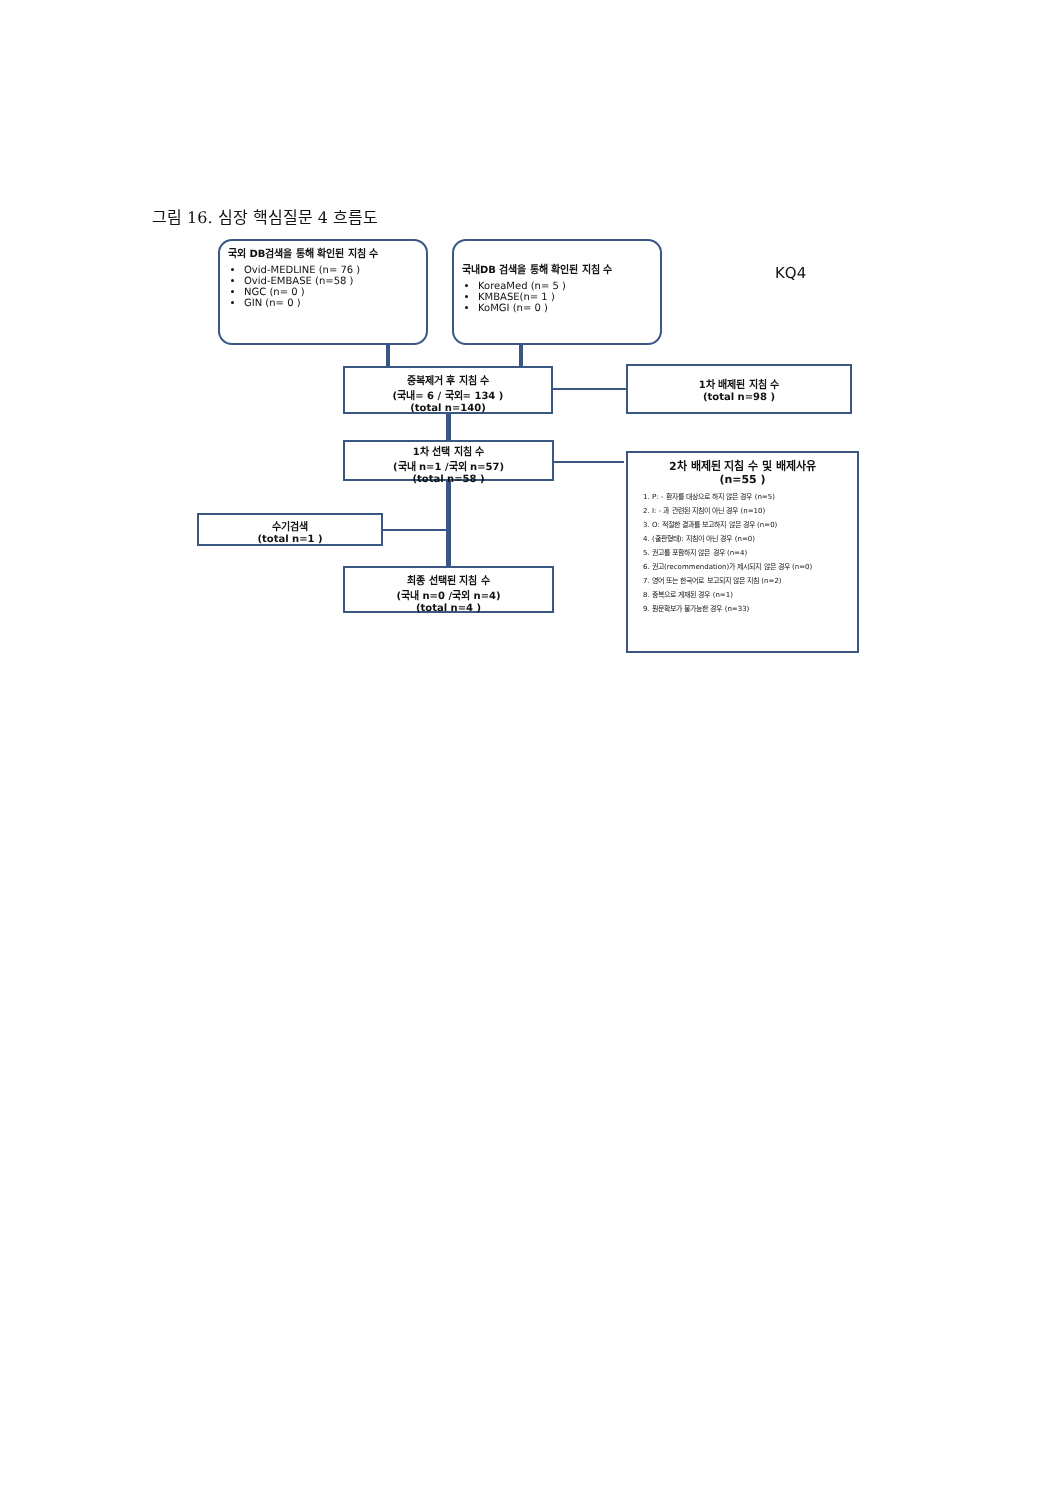그림 16. 심장 핵심질문 4 흐름도
국외 DB검색을 통해 확인된 지침 수
Ovid-MEDLINE (n= 76 )
Ovid-EMBASE (n=58 )
NGC (n= 0 )
GIN (n= 0 )
국내DB 검색을 통해 확인된 지침 수
KoreaMed (n= 5 )
KMBASE(n= 1 )
KoMGI (n= 0 )
KQ4
중복제거 후 지침 수
(국내= 6 / 국외= 134 )
(total n=140)
1차 배제된 지침 수
(total n=98 )
1차 선택 지침 수
(국내 n=1 /국외 n=57)
(total n=58 )
2차 배제된 지침 수 및 배제사유
(n=55 )
1. P: - 환자를 대상으로 하지 않은 경우 (n=5)
2. I: - 과 관련된 지침이 아닌 경우 (n=10)
3. O: 적절한 결과를 보고하지 않은 경우 (n=0)
4. (출판형태): 지침이 아닌 경우 (n=0)
5. 권고를 포함하지 않은 경우 (n=4)
6. 권고(recommendation)가 제시되지 않은 경우 (n=0)
7. 영어 또는 한국어로 보고되지 않은 지침 (n=2)
8. 중복으로 게재된 경우 (n=1)
9. 원문확보가 불가능한 경우 (n=33)
수기검색
(total n=1 )
최종 선택된 지침 수
(국내 n=0 /국외 n=4)
(total n=4 )